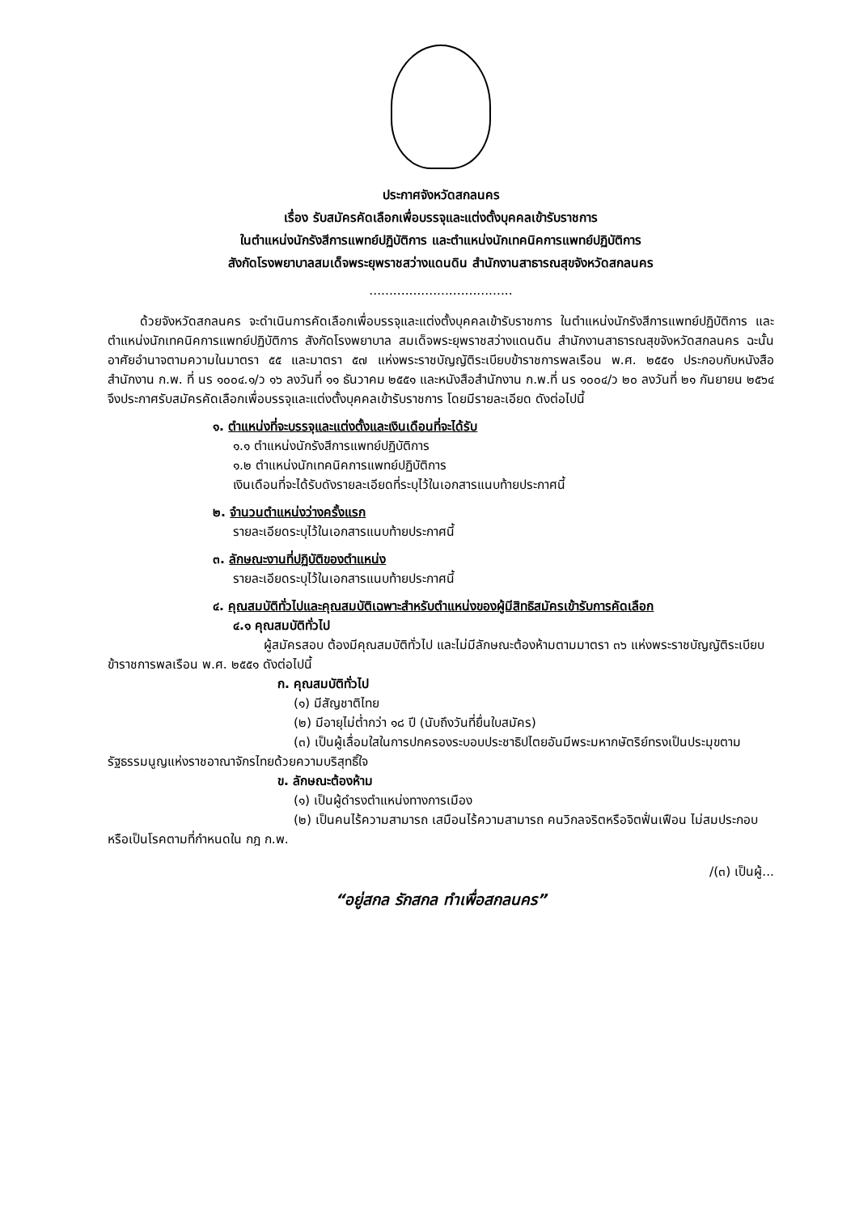ประกาศจังหวัดสกลนคร
เรื่อง รับสมัครคัดเลือกเพื่อบรรจุและแต่งตั้งบุคคลเข้ารับราชการ
ในตำแหน่งนักรังสีการแพทย์ปฏิบัติการ และตำแหน่งนักเทคนิคการแพทย์ปฏิบัติการ
สังกัดโรงพยาบาลสมเด็จพระยุพราชสว่างแดนดิน สำนักงานสาธารณสุขจังหวัดสกลนคร
....................................
ด้วยจังหวัดสกลนคร จะดำเนินการคัดเลือกเพื่อบรรจุและแต่งตั้งบุคคลเข้ารับราชการ ในตำแหน่งนักรังสีการแพทย์ปฏิบัติการ และตำแหน่งนักเทคนิคการแพทย์ปฏิบัติการ สังกัดโรงพยาบาล สมเด็จพระยุพราชสว่างแดนดิน สำนักงานสาธารณสุขจังหวัดสกลนคร ฉะนั้น อาศัยอำนาจตามความในมาตรา ๕๕ และมาตรา ๕๗ แห่งพระราชบัญญัติระเบียบข้าราชการพลเรือน พ.ศ. ๒๕๕๑ ประกอบกับหนังสือสำนักงาน ก.พ. ที่ นร ๑๐๐๔.๑/ว ๑๖ ลงวันที่ ๑๑ ธันวาคม ๒๕๕๑ และหนังสือสำนักงาน ก.พ.ที่ นร ๑๐๐๔/ว ๒๐ ลงวันที่ ๒๑ กันยายน ๒๕๖๔ จึงประกาศรับสมัครคัดเลือกเพื่อบรรจุและแต่งตั้งบุคคลเข้ารับราชการ โดยมีรายละเอียด ดังต่อไปนี้
๑. ตำแหน่งที่จะบรรจุและแต่งตั้งและเงินเดือนที่จะได้รับ
๑.๑ ตำแหน่งนักรังสีการแพทย์ปฏิบัติการ
๑.๒ ตำแหน่งนักเทคนิคการแพทย์ปฏิบัติการ
เงินเดือนที่จะได้รับดังรายละเอียดที่ระบุไว้ในเอกสารแนบท้ายประกาศนี้
๒. จำนวนตำแหน่งว่างครั้งแรก
รายละเอียดระบุไว้ในเอกสารแนบท้ายประกาศนี้
๓. ลักษณะงานที่ปฏิบัติของตำแหน่ง
รายละเอียดระบุไว้ในเอกสารแนบท้ายประกาศนี้
๔. คุณสมบัติทั่วไปและคุณสมบัติเฉพาะสำหรับตำแหน่งของผู้มีสิทธิสมัครเข้ารับการคัดเลือก
๔.๑ คุณสมบัติทั่วไป
ผู้สมัครสอบ ต้องมีคุณสมบัติทั่วไป และไม่มีลักษณะต้องห้ามตามมาตรา ๓๖ แห่งพระราชบัญญัติระเบียบข้าราชการพลเรือน พ.ศ. ๒๕๕๑ ดังต่อไปนี้
ก. คุณสมบัติทั่วไป
(๑) มีสัญชาติไทย
(๒) มีอายุไม่ต่ำกว่า ๑๘ ปี (นับถึงวันที่ยื่นใบสมัคร)
(๓) เป็นผู้เลื่อมใสในการปกครองระบอบประชาธิปไตยอันมีพระมหากษัตริย์ทรงเป็นประมุขตามรัฐธรรมนูญแห่งราชอาณาจักรไทยด้วยความบริสุทธิ์ใจ
ข. ลักษณะต้องห้าม
(๑) เป็นผู้ดำรงตำแหน่งทางการเมือง
(๒) เป็นคนไร้ความสามารถ เสมือนไร้ความสามารถ คนวิกลจริตหรือจิตฟั่นเฟือน ไม่สมประกอบ หรือเป็นโรคตามที่กำหนดใน กฎ ก.พ.
/(๓) เป็นผู้...
“อยู่สกล รักสกล ทำเพื่อสกลนคร”